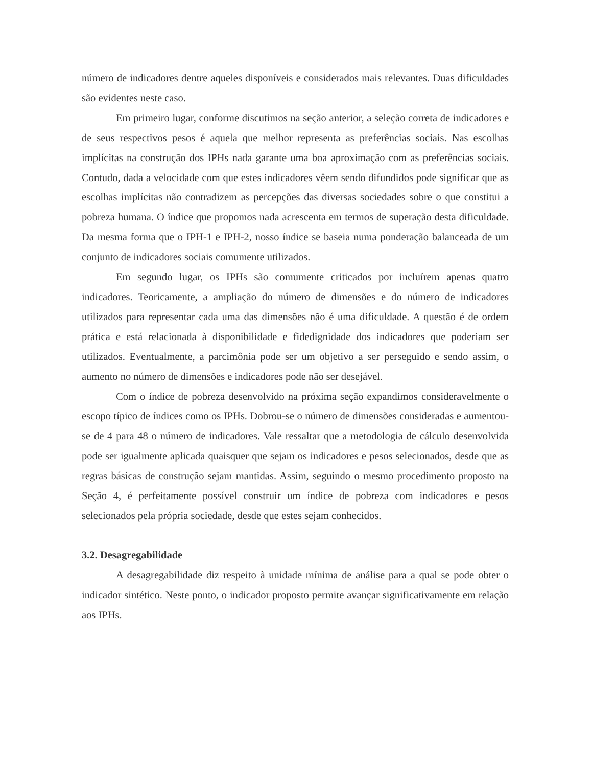número de indicadores dentre aqueles disponíveis e considerados mais relevantes. Duas dificuldades são evidentes neste caso.
Em primeiro lugar, conforme discutimos na seção anterior, a seleção correta de indicadores e de seus respectivos pesos é aquela que melhor representa as preferências sociais. Nas escolhas implícitas na construção dos IPHs nada garante uma boa aproximação com as preferências sociais. Contudo, dada a velocidade com que estes indicadores vêem sendo difundidos pode significar que as escolhas implícitas não contradizem as percepções das diversas sociedades sobre o que constitui a pobreza humana. O índice que propomos nada acrescenta em termos de superação desta dificuldade. Da mesma forma que o IPH-1 e IPH-2, nosso índice se baseia numa ponderação balanceada de um conjunto de indicadores sociais comumente utilizados.
Em segundo lugar, os IPHs são comumente criticados por incluírem apenas quatro indicadores. Teoricamente, a ampliação do número de dimensões e do número de indicadores utilizados para representar cada uma das dimensões não é uma dificuldade. A questão é de ordem prática e está relacionada à disponibilidade e fidedignidade dos indicadores que poderiam ser utilizados. Eventualmente, a parcimônia pode ser um objetivo a ser perseguido e sendo assim, o aumento no número de dimensões e indicadores pode não ser desejável.
Com o índice de pobreza desenvolvido na próxima seção expandimos consideravelmente o escopo típico de índices como os IPHs. Dobrou-se o número de dimensões consideradas e aumentou-se de 4 para 48 o número de indicadores. Vale ressaltar que a metodologia de cálculo desenvolvida pode ser igualmente aplicada quaisquer que sejam os indicadores e pesos selecionados, desde que as regras básicas de construção sejam mantidas. Assim, seguindo o mesmo procedimento proposto na Seção 4, é perfeitamente possível construir um índice de pobreza com indicadores e pesos selecionados pela própria sociedade, desde que estes sejam conhecidos.
3.2. Desagregabilidade
A desagregabilidade diz respeito à unidade mínima de análise para a qual se pode obter o indicador sintético. Neste ponto, o indicador proposto permite avançar significativamente em relação aos IPHs.